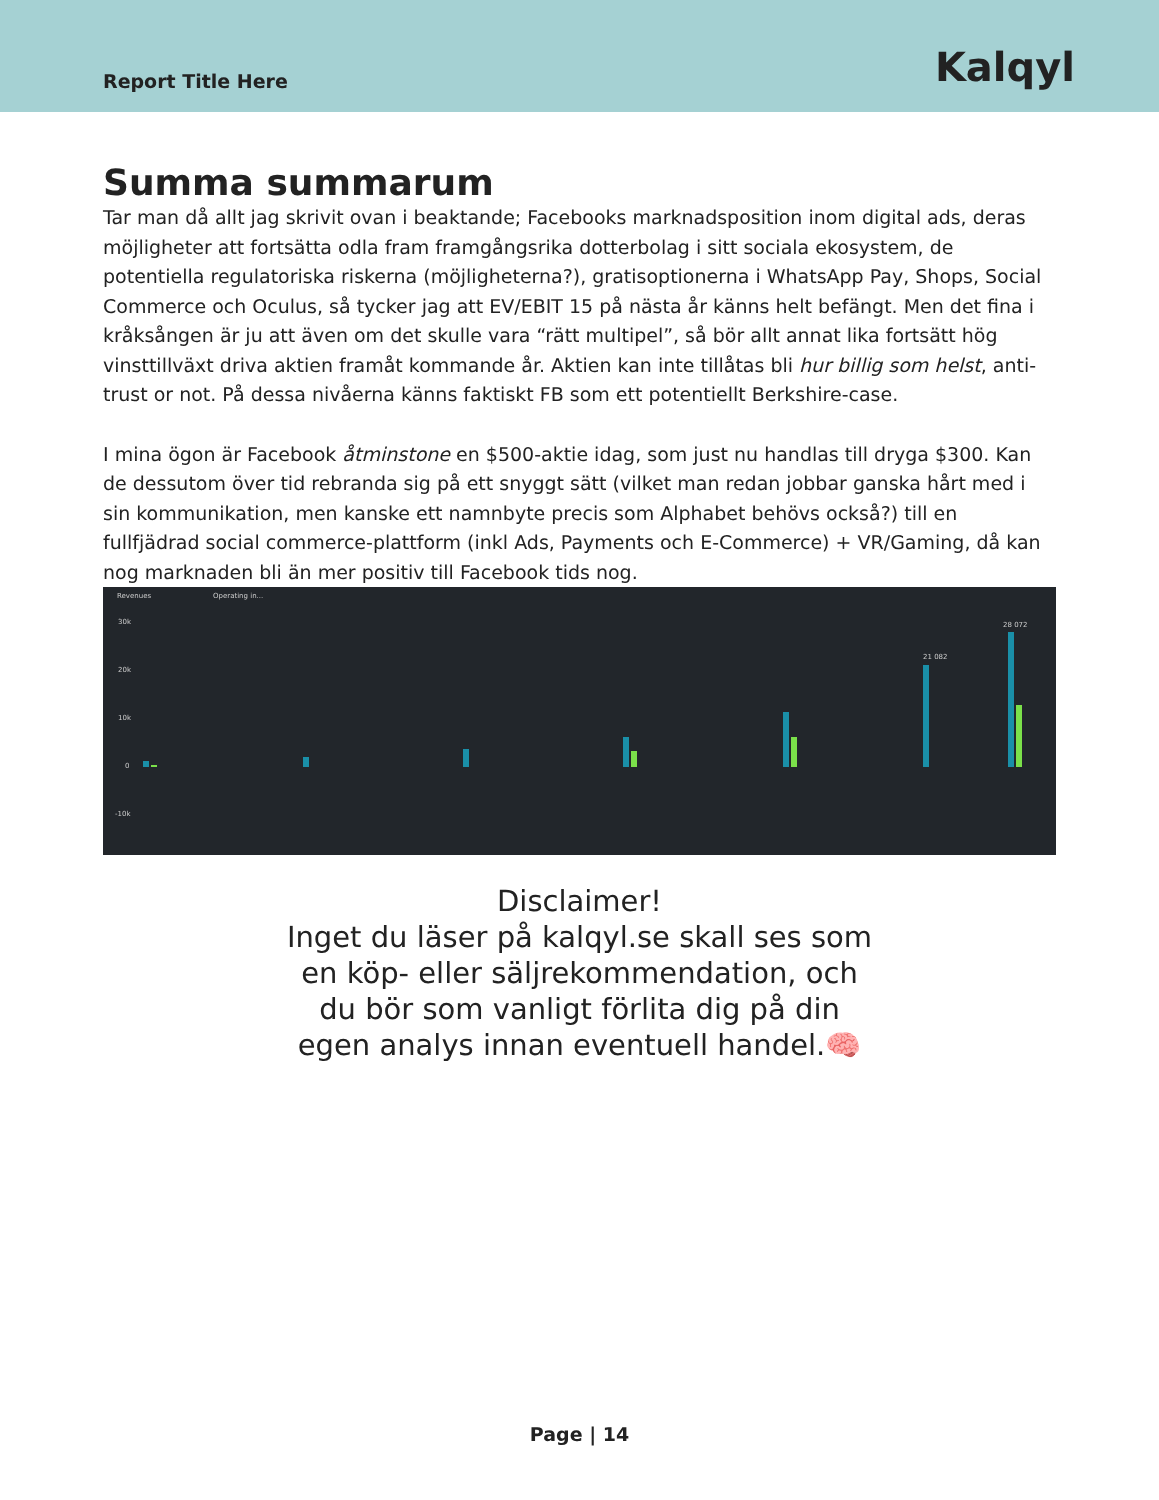Report Title Here
Kalqyl
Summa summarum
Tar man då allt jag skrivit ovan i beaktande; Facebooks marknadsposition inom digital ads, deras möjligheter att fortsätta odla fram framgångsrika dotterbolag i sitt sociala ekosystem, de potentiella regulatoriska riskerna (möjligheterna?), gratisoptionerna i WhatsApp Pay, Shops, Social Commerce och Oculus, så tycker jag att EV/EBIT 15 på nästa år känns helt befängt. Men det fina i kråksången är ju att även om det skulle vara “rätt multipel”, så bör allt annat lika fortsätt hög vinsttillväxt driva aktien framåt kommande år. Aktien kan inte tillåtas bli hur billig som helst, anti-trust or not. På dessa nivåerna känns faktiskt FB som ett potentiellt Berkshire-case.
I mina ögon är Facebook åtminstone en $500-aktie idag, som just nu handlas till dryga $300. Kan de dessutom över tid rebranda sig på ett snyggt sätt (vilket man redan jobbar ganska hårt med i sin kommunikation, men kanske ett namnbyte precis som Alphabet behövs också?) till en fullfjädrad social commerce-plattform (inkl Ads, Payments och E-Commerce) + VR/Gaming, då kan nog marknaden bli än mer positiv till Facebook tids nog.
Revenues
Operating in...
30k
20k
10k
0
-10k
28 072
21 082
Disclaimer!
Inget du läser på kalqyl.se skall ses som en köp- eller säljrekommendation, och du bör som vanligt förlita dig på din egen analys innan eventuell handel.🧠
Page | 14